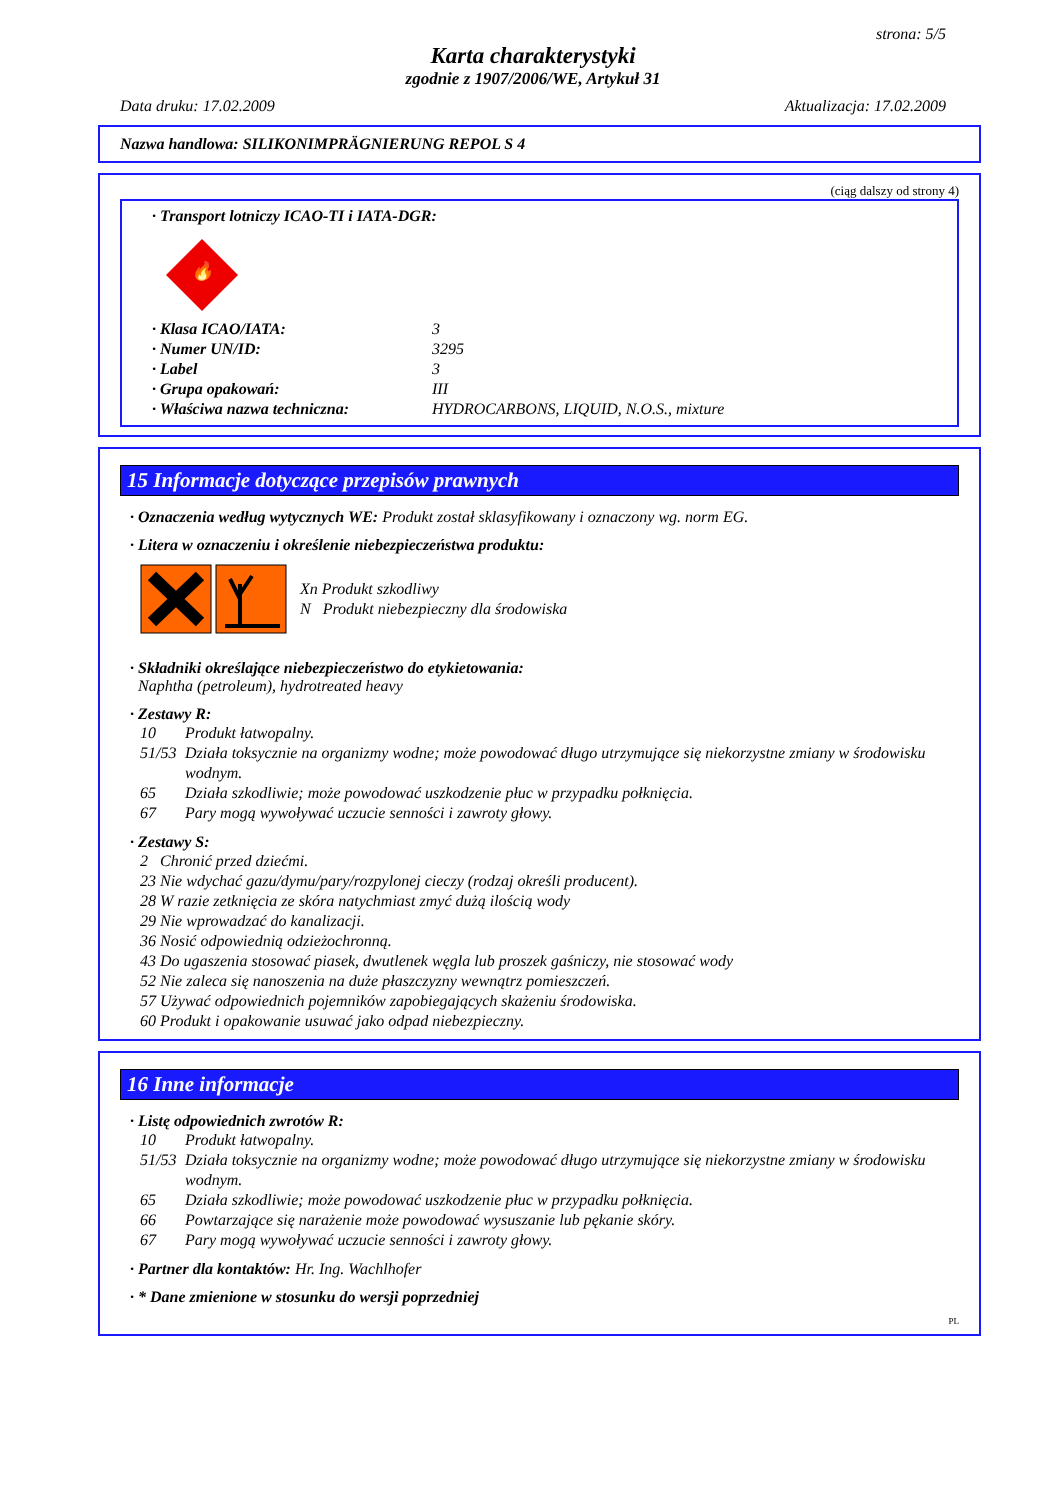strona: 5/5
Karta charakterystyki
zgodnie z 1907/2006/WE, Artykuł 31
Data druku: 17.02.2009 Aktualizacja: 17.02.2009
Nazwa handlowa: SILIKONIMPRÄGNIERUNG REPOL S 4
(ciąg dalszy od strony 4)
· Transport lotniczy ICAO-TI i IATA-DGR:
🔥
· Klasa ICAO/IATA: 3 · Numer UN/ID: 3295 · Label 3 · Grupa opakowań: III · Właściwa nazwa techniczna: HYDROCARBONS, LIQUID, N.O.S., mixture
15 Informacje dotyczące przepisów prawnych
· Oznaczenia według wytycznych WE: Produkt został sklasyfikowany i oznaczony wg. norm EG.
· Litera w oznaczeniu i określenie niebezpieczeństwa produktu:
Xn Produkt szkodliwy
N Produkt niebezpieczny dla środowiska
· Składniki określające niebezpieczeństwo do etykietowania:
Naphtha (petroleum), hydrotreated heavy
· Zestawy R:
10 Produkt łatwopalny. 51/53 Działa toksycznie na organizmy wodne; może powodować długo utrzymujące się niekorzystne zmiany w środowisku wodnym. 65 Działa szkodliwie; może powodować uszkodzenie płuc w przypadku połknięcia. 67 Pary mogą wywoływać uczucie senności i zawroty głowy.
· Zestawy S:
2 Chronić przed dziećmi.
23 Nie wdychać gazu/dymu/pary/rozpylonej cieczy (rodzaj określi producent).
28 W razie zetknięcia ze skóra natychmiast zmyć dużą ilością wody
29 Nie wprowadzać do kanalizacji.
36 Nosić odpowiednią odzieżochronną.
43 Do ugaszenia stosować piasek, dwutlenek węgla lub proszek gaśniczy, nie stosować wody
52 Nie zaleca się nanoszenia na duże płaszczyzny wewnątrz pomieszczeń.
57 Używać odpowiednich pojemników zapobiegających skażeniu środowiska.
60 Produkt i opakowanie usuwać jako odpad niebezpieczny.
16 Inne informacje
· Listę odpowiednich zwrotów R:
10 Produkt łatwopalny. 51/53 Działa toksycznie na organizmy wodne; może powodować długo utrzymujące się niekorzystne zmiany w środowisku wodnym. 65 Działa szkodliwie; może powodować uszkodzenie płuc w przypadku połknięcia. 66 Powtarzające się narażenie może powodować wysuszanie lub pękanie skóry. 67 Pary mogą wywoływać uczucie senności i zawroty głowy.
· Partner dla kontaktów: Hr. Ing. Wachlhofer
· * Dane zmienione w stosunku do wersji poprzedniej
PL